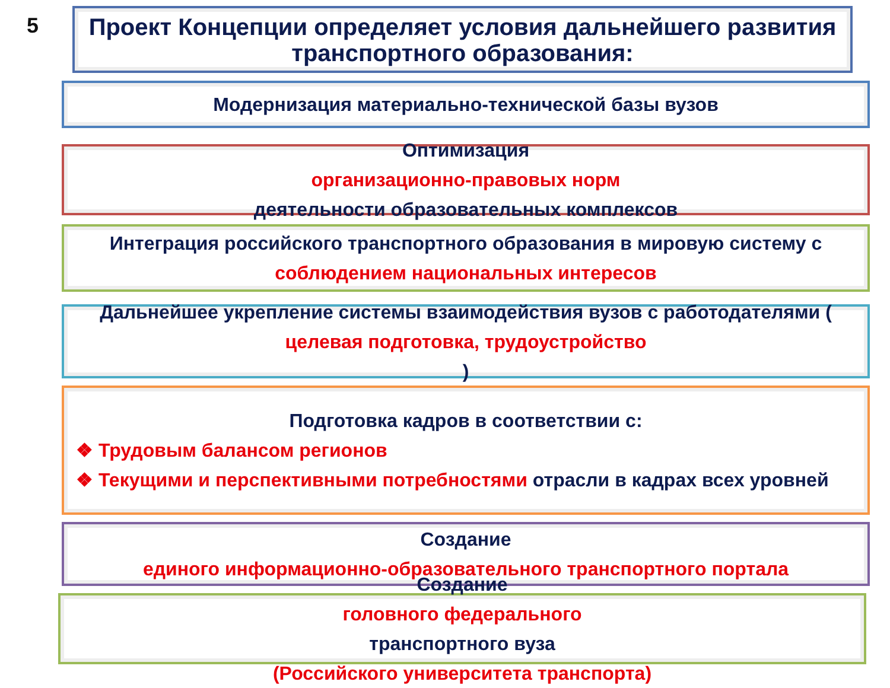5
Проект Концепции определяет условия дальнейшего развития транспортного образования:
Модернизация материально-технической базы вузов
Оптимизация
организационно-правовых норм
деятельности образовательных комплексов
Интеграция российского транспортного образования в мировую систему с
соблюдением национальных интересов
Дальнейшее укрепление системы взаимодействия вузов с работодателями (целевая подготовка, трудоустройство)
Подготовка кадров в соответствии с:
❖ Трудовым балансом регионов
❖ Текущими и перспективными потребностями отрасли в кадрах всех уровней
Создание
единого информационно-образовательного транспортного портала
Создание
головного федерального
транспортного вуза
(Российского университета транспорта)